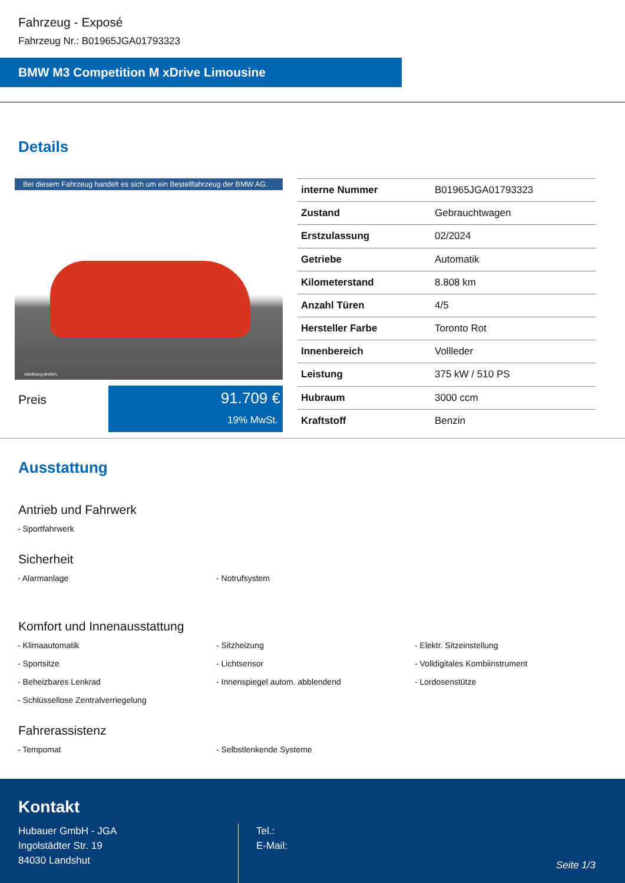Fahrzeug - Exposé
Fahrzeug Nr.: B01965JGA01793323
BMW M3 Competition M xDrive Limousine
Details
Bei diesem Fahrzeug handelt es sich um ein Bestellfahrzeug der BMW AG.
Abbildung ähnlich.
Preis
91.709 €
19% MwSt.
| interne Nummer | B01965JGA01793323 |
| Zustand | Gebrauchtwagen |
| Erstzulassung | 02/2024 |
| Getriebe | Automatik |
| Kilometerstand | 8.808 km |
| Anzahl Türen | 4/5 |
| Hersteller Farbe | Toronto Rot |
| Innenbereich | Vollleder |
| Leistung | 375 kW / 510 PS |
| Hubraum | 3000 ccm |
| Kraftstoff | Benzin |
Ausstattung
Antrieb und Fahrwerk
- Sportfahrwerk
Sicherheit
- Alarmanlage
- Notrufsystem
Komfort und Innenausstattung
- Klimaautomatik
- Sitzheizung
- Elektr. Sitzeinstellung
- Sportsitze
- Lichtsensor
- Volldigitales Kombiinstrument
- Beheizbares Lenkrad
- Innenspiegel autom. abblendend
- Lordosenstütze
- Schlüssellose Zentralverriegelung
Fahrerassistenz
- Tempomat
- Selbstlenkende Systeme
Kontakt
Hubauer GmbH - JGA
Ingolstädter Str. 19
84030 Landshut
Tel.:
E-Mail:
Seite 1/3